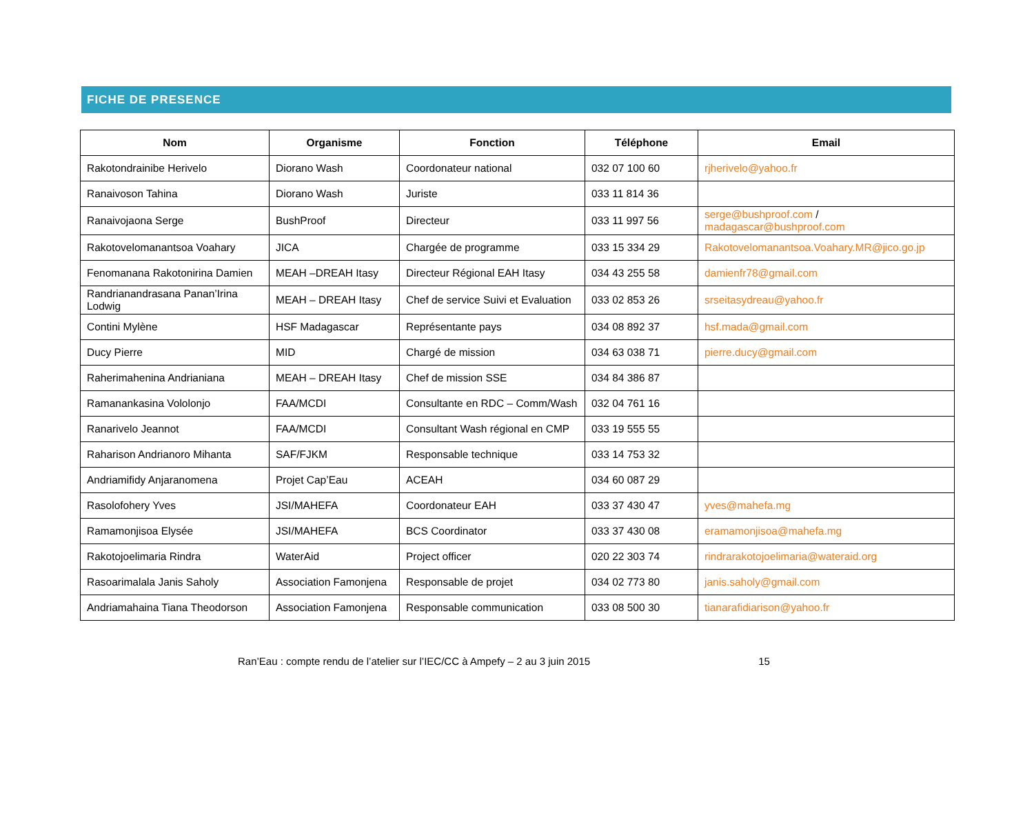FICHE DE PRESENCE
| Nom | Organisme | Fonction | Téléphone | Email |
| --- | --- | --- | --- | --- |
| Rakotondrainibe Herivelo | Diorano Wash | Coordonateur national | 032 07 100 60 | rjherivelo@yahoo.fr |
| Ranaivoson Tahina | Diorano Wash | Juriste | 033 11 814 36 | |
| Ranaivojaona Serge | BushProof | Directeur | 033 11 997 56 | serge@bushproof.com / madagascar@bushproof.com |
| Rakotovelomanantsoa Voahary | JICA | Chargée de programme | 033 15 334 29 | Rakotovelomanantsoa.Voahary.MR@jico.go.jp |
| Fenomanana Rakotonirina Damien | MEAH –DREAH Itasy | Directeur Régional EAH Itasy | 034 43 255 58 | damienfr78@gmail.com |
| Randrianandrasana Panan’Irina Lodwig | MEAH – DREAH Itasy | Chef de service Suivi et Evaluation | 033 02 853 26 | srseitasydreau@yahoo.fr |
| Contini Mylène | HSF Madagascar | Représentante pays | 034 08 892 37 | hsf.mada@gmail.com |
| Ducy Pierre | MID | Chargé de mission | 034 63 038 71 | pierre.ducy@gmail.com |
| Raherimahenina Andrianiana | MEAH – DREAH Itasy | Chef de mission SSE | 034 84 386 87 | |
| Ramanankasina Vololonjo | FAA/MCDI | Consultante en RDC – Comm/Wash | 032 04 761 16 | |
| Ranarivelo Jeannot | FAA/MCDI | Consultant Wash régional en CMP | 033 19 555 55 | |
| Raharison Andrianoro Mihanta | SAF/FJKM | Responsable technique | 033 14 753 32 | |
| Andriamifidy Anjaranomena | Projet Cap’Eau | ACEAH | 034 60 087 29 | |
| Rasolofohery Yves | JSI/MAHEFA | Coordonateur EAH | 033 37 430 47 | yves@mahefa.mg |
| Ramamonjisoa Elysée | JSI/MAHEFA | BCS Coordinator | 033 37 430 08 | eramamonjisoa@mahefa.mg |
| Rakotojoelimaria Rindra | WaterAid | Project officer | 020 22 303 74 | rindrarakotojoelimaria@wateraid.org |
| Rasoarimalala Janis Saholy | Association Famonjena | Responsable de projet | 034 02 773 80 | janis.saholy@gmail.com |
| Andriamahaina Tiana Theodorson | Association Famonjena | Responsable communication | 033 08 500 30 | tianarafidiarison@yahoo.fr |
Ran’Eau : compte rendu de l’atelier sur l’IEC/CC à Ampefy – 2 au 3 juin 2015 15